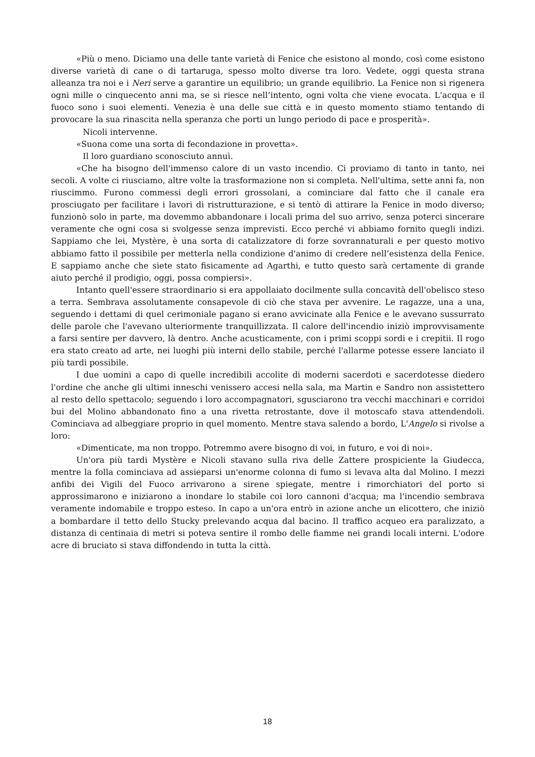«Più o meno. Diciamo una delle tante varietà di Fenice che esistono al mondo, così come esistono diverse varietà di cane o di tartaruga, spesso molto diverse tra loro. Vedete, oggi questa strana alleanza tra noi e i Neri serve a garantire un equilibrio; un grande equilibrio. La Fenice non si rigenera ogni mille o cinquecento anni ma, se si riesce nell’intento, ogni volta che viene evocata. L'acqua e il fuoco sono i suoi elementi. Venezia è una delle sue città e in questo momento stiamo tentando di provocare la sua rinascita nella speranza che porti un lungo periodo di pace e prosperità».
Nicoli intervenne.
«Suona come una sorta di fecondazione in provetta».
Il loro guardiano sconosciuto annuì.
«Che ha bisogno dell'immenso calore di un vasto incendio. Ci proviamo di tanto in tanto, nei secoli. A volte ci riusciamo, altre volte la trasformazione non si completa. Nell'ultima, sette anni fa, non riuscimmo. Furono commessi degli errori grossolani, a cominciare dal fatto che il canale era prosciugato per facilitare i lavori di ristrutturazione, e si tentò di attirare la Fenice in modo diverso; funzionò solo in parte, ma dovemmo abbandonare i locali prima del suo arrivo, senza poterci sincerare veramente che ogni cosa si svolgesse senza imprevisti. Ecco perché vi abbiamo fornito quegli indizi. Sappiamo che lei, Mystère, è una sorta di catalizzatore di forze sovrannaturali e per questo motivo abbiamo fatto il possibile per metterla nella condizione d'animo di credere nell’esistenza della Fenice. E sappiamo anche che siete stato fisicamente ad Agarthi, e tutto questo sarà certamente di grande aiuto perché il prodigio, oggi, possa compiersi».
Intanto quell'essere straordinario si era appollaiato docilmente sulla concavità dell'obelisco steso a terra. Sembrava assolutamente consapevole di ciò che stava per avvenire. Le ragazze, una a una, seguendo i dettami di quel cerimoniale pagano si erano avvicinate alla Fenice e le avevano sussurrato delle parole che l'avevano ulteriormente tranquillizzata. Il calore dell'incendio iniziò improvvisamente a farsi sentire per davvero, là dentro. Anche acusticamente, con i primi scoppi sordi e i crepitii. Il rogo era stato creato ad arte, nei luoghi più interni dello stabile, perché l'allarme potesse essere lanciato il più tardi possibile.
I due uomini a capo di quelle incredibili accolite di moderni sacerdoti e sacerdotesse diedero l'ordine che anche gli ultimi inneschi venissero accesi nella sala, ma Martin e Sandro non assistettero al resto dello spettacolo; seguendo i loro accompagnatori, sgusciarono tra vecchi macchinari e corridoi bui del Molino abbandonato fino a una rivetta retrostante, dove il motoscafo stava attendendoli. Cominciava ad albeggiare proprio in quel momento. Mentre stava salendo a bordo, L'Angelo si rivolse a loro:
«Dimenticate, ma non troppo. Potremmo avere bisogno di voi, in futuro, e voi di noi».
Un'ora più tardi Mystère e Nicoli stavano sulla riva delle Zattere prospiciente la Giudecca, mentre la folla cominciava ad assieparsi un'enorme colonna di fumo si levava alta dal Molino. I mezzi anfibi dei Vigili del Fuoco arrivarono a sirene spiegate, mentre i rimorchiatori del porto si approssimarono e iniziarono a inondare lo stabile coi loro cannoni d'acqua; ma l'incendio sembrava veramente indomabile e troppo esteso. In capo a un'ora entrò in azione anche un elicottero, che iniziò a bombardare il tetto dello Stucky prelevando acqua dal bacino. Il traffico acqueo era paralizzato, a distanza di centinaia di metri si poteva sentire il rombo delle fiamme nei grandi locali interni. L'odore acre di bruciato si stava diffondendo in tutta la città.
18